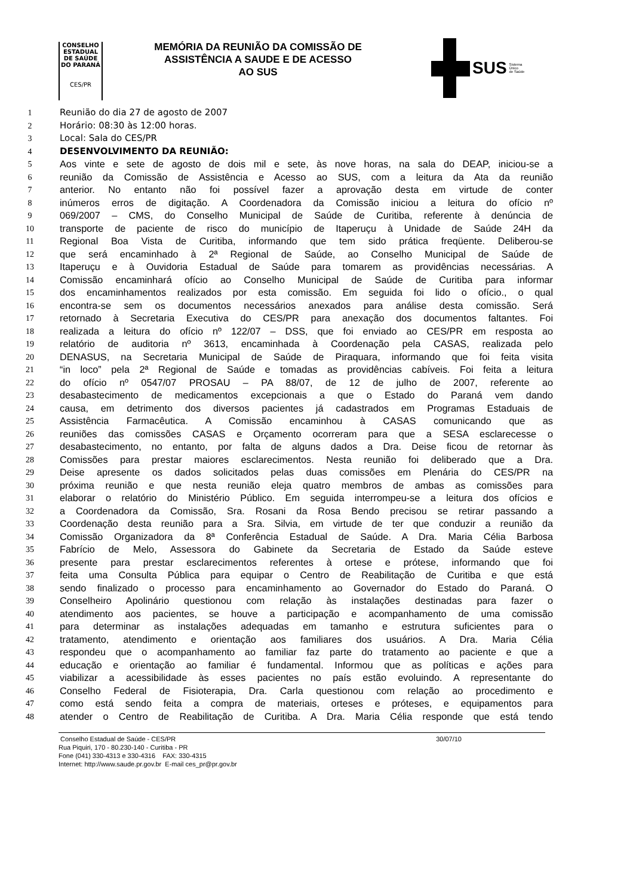CONSELHO
ESTADUAL
DE SAÚDE
DO PARANÁ
CES/PR
MEMÓRIA DA REUNIÃO DA COMISSÃO DE
ASSISTÊNCIA A SAUDE E DE ACESSO
AO SUS
SUS Sistema
Único
de Saúde
1 Reunião do dia 27 de agosto de 2007
2 Horário: 08:30 às 12:00 horas.
3 Local: Sala do CES/PR
4 DESENVOLVIMENTO DA REUNIÃO:
5 Aos vinte e sete de agosto de dois mil e sete, às nove horas, na sala do DEAP, iniciou-se a
6 reunião da Comissão de Assistência e Acesso ao SUS, com a leitura da Ata da reunião
7 anterior. No entanto não foi possível fazer a aprovação desta em virtude de conter
8 inúmeros erros de digitação. A Coordenadora da Comissão iniciou a leitura do ofício nº
9 069/2007 – CMS, do Conselho Municipal de Saúde de Curitiba, referente à denúncia de
10 transporte de paciente de risco do município de Itaperuçu à Unidade de Saúde 24H da
11 Regional Boa Vista de Curitiba, informando que tem sido prática freqüente. Deliberou-se
12 que será encaminhado à 2ª Regional de Saúde, ao Conselho Municipal de Saúde de
13 Itaperuçu e à Ouvidoria Estadual de Saúde para tomarem as providências necessárias. A
14 Comissão encaminhará ofício ao Conselho Municipal de Saúde de Curitiba para informar
15 dos encaminhamentos realizados por esta comissão. Em seguida foi lido o ofício., o qual
16 encontra-se sem os documentos necessários anexados para análise desta comissão. Será
17 retornado à Secretaria Executiva do CES/PR para anexação dos documentos faltantes. Foi
18 realizada a leitura do ofício nº 122/07 – DSS, que foi enviado ao CES/PR em resposta ao
19 relatório de auditoria nº 3613, encaminhada à Coordenação pela CASAS, realizada pelo
20 DENASUS, na Secretaria Municipal de Saúde de Piraquara, informando que foi feita visita
21 “in loco” pela 2ª Regional de Saúde e tomadas as providências cabíveis. Foi feita a leitura
22 do ofício nº 0547/07 PROSAU – PA 88/07, de 12 de julho de 2007, referente ao
23 desabastecimento de medicamentos excepcionais a que o Estado do Paraná vem dando
24 causa, em detrimento dos diversos pacientes já cadastrados em Programas Estaduais de
25 Assistência Farmacêutica. A Comissão encaminhou à CASAS comunicando que as
26 reuniões das comissões CASAS e Orçamento ocorreram para que a SESA esclarecesse o
27 desabastecimento, no entanto, por falta de alguns dados a Dra. Deise ficou de retornar às
28 Comissões para prestar maiores esclarecimentos. Nesta reunião foi deliberado que a Dra.
29 Deise apresente os dados solicitados pelas duas comissões em Plenária do CES/PR na
30 próxima reunião e que nesta reunião eleja quatro membros de ambas as comissões para
31 elaborar o relatório do Ministério Público. Em seguida interrompeu-se a leitura dos ofícios e
32 a Coordenadora da Comissão, Sra. Rosani da Rosa Bendo precisou se retirar passando a
33 Coordenação desta reunião para a Sra. Silvia, em virtude de ter que conduzir a reunião da
34 Comissão Organizadora da 8ª Conferência Estadual de Saúde. A Dra. Maria Célia Barbosa
35 Fabrício de Melo, Assessora do Gabinete da Secretaria de Estado da Saúde esteve
36 presente para prestar esclarecimentos referentes à ortese e prótese, informando que foi
37 feita uma Consulta Pública para equipar o Centro de Reabilitação de Curitiba e que está
38 sendo finalizado o processo para encaminhamento ao Governador do Estado do Paraná. O
39 Conselheiro Apolinário questionou com relação às instalações destinadas para fazer o
40 atendimento aos pacientes, se houve a participação e acompanhamento de uma comissão
41 para determinar as instalações adequadas em tamanho e estrutura suficientes para o
42 tratamento, atendimento e orientação aos familiares dos usuários. A Dra. Maria Célia
43 respondeu que o acompanhamento ao familiar faz parte do tratamento ao paciente e que a
44 educação e orientação ao familiar é fundamental. Informou que as políticas e ações para
45 viabilizar a acessibilidade às esses pacientes no país estão evoluindo. A representante do
46 Conselho Federal de Fisioterapia, Dra. Carla questionou com relação ao procedimento e
47 como está sendo feita a compra de materiais, orteses e próteses, e equipamentos para
48 atender o Centro de Reabilitação de Curitiba. A Dra. Maria Célia responde que está tendo
Conselho Estadual de Saúde - CES/PR 30/07/10
Rua Piquiri, 170 - 80.230-140 - Curitiba - PR
Fone (041) 330-4313 e 330-4316 FAX: 330-4315
Internet: http://www.saude.pr.gov.br E-mail ces_pr@pr.gov.br